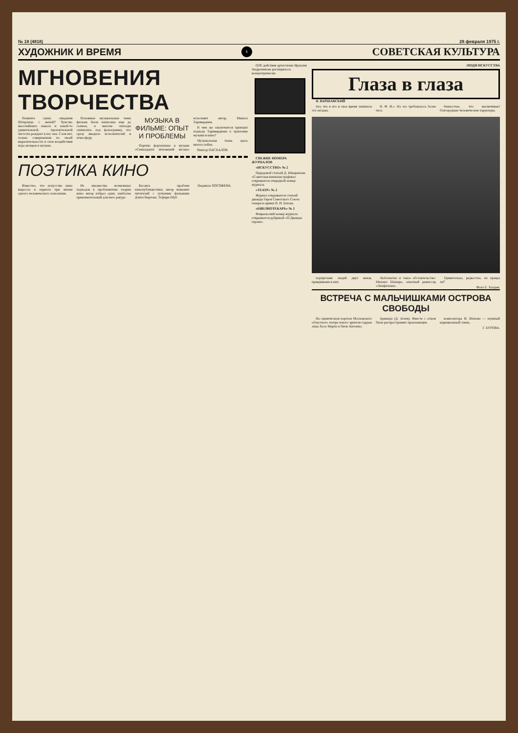№ 18 (4818) 28 февраля 1975 г.
ХУДОЖНИК И ВРЕМЯ 5 СОВЕТСКАЯ КУЛЬТУРА
МГНОВЕНИЯ ТВОРЧЕСТВА
Помните сцену свидания Штирлица с женой? Чувство высочайшего накала и какой-то удивительной, пронзительной чистоты рождает в нас она. Слов нет, только совершенная по своей выразительности и силе воздействия игра актеров и музыка.
Основные музыкальные темы фильма были написаны еще до съемок, и многие эпизоды снимались под фонограмму, что сразу вводило исполнителей в атмосферу.
МУЗЫКА В ФИЛЬМЕ: ОПЫТ И ПРОБЛЕМЫ
Партию фортепиано в музыке «Семнадцати мгновений весны» исполняет автор, Микаэл Таривердиев.
В чем же заключается принцип подхода Таривердиева к трактовке музыки в кино?
Музыкальная ткань здесь многослойна.
Виктор ПАСХАЛОВ.
ПОЭТИКА КИНО
Известно, что искусство кино выросло и окрепло при жизни одного человеческого поколения.
Из множества возможных подходов к проблематике теории кино автор избрал один, наиболее привлекательный для него ракурс.
Касаясь проблем кинопублицистики, автор знакомит читателей с лучшими фильмами Дзиги Вертова, Эсфири Шуб.
Людмила ПОГОЖЕВА.
ОЛЕ действия артистизма Ираклия Андроникова расширялось концентрически.
СВЕЖИЕ НОМЕРА ЖУРНАЛОВ
«ИСКУССТВО» № 2
Передовой статьей Д. Шмаринова «Советская книжная графика» открывается очередной номер журнала.
«ТЕАТР» № 2
Журнал открывается статьей дважды Героя Советского Союза генерала армии П. И. Батова.
«БИБЛИОТЕКАРЬ» № 2
Февральский номер журнала открывается рубрикой «О Дважды героях».
ЛЮДИ ИСКУССТВА
Глаза в глаза
Я. ВАРШАВСКИЙ
тил, что и его в свое время занимала эта загадка.
Н. Ф. И.». На это требовалось более часа.
бенностью, что высвечивает благородные человеческие характеры.
портретами людей двух веков, правдивыми в них.
Любопытно и такое обстоятельство: Михаил Шапиро, опытный режиссер «Ленфильма».
Удивительно, редкостно, не правда ли?
Фото Е. Халдея.
ВСТРЕЧА С МАЛЬЧИШКАМИ ОСТРОВА СВОБОДЫ
На сценическом портале Московского областного театра юного зрителя гордые лица Хосе Марти и Пепе Антонио.
Армандо (Д. Агеев). Вместе с отцом Пепе распространяет прокламации.
композитора И. Шахова — шумный карнавальный танец.
Г. БУРОВА.